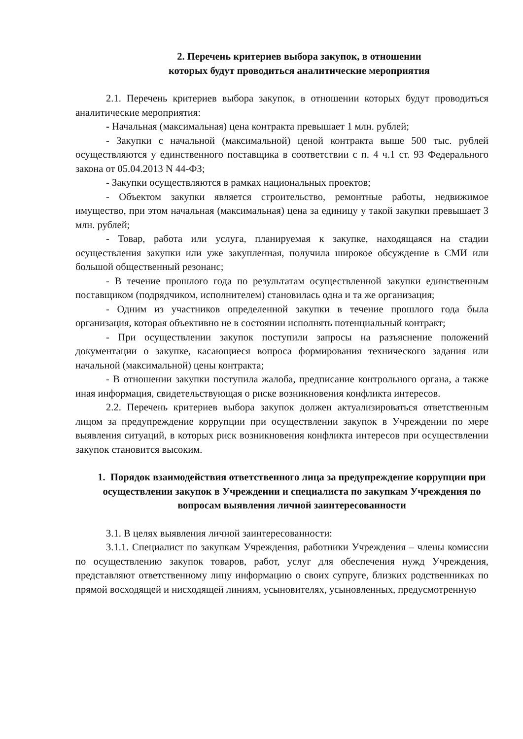2. Перечень критериев выбора закупок, в отношении
которых будут проводиться аналитические мероприятия
2.1. Перечень критериев выбора закупок, в отношении которых будут проводиться аналитические мероприятия:
- Начальная (максимальная) цена контракта превышает 1 млн. рублей;
- Закупки с начальной (максимальной) ценой контракта выше 500 тыс. рублей осуществляются у единственного поставщика в соответствии с п. 4 ч.1 ст. 93 Федерального закона от 05.04.2013 N 44-ФЗ;
- Закупки осуществляются в рамках национальных проектов;
- Объектом закупки является строительство, ремонтные работы, недвижимое имущество, при этом начальная (максимальная) цена за единицу у такой закупки превышает 3 млн. рублей;
- Товар, работа или услуга, планируемая к закупке, находящаяся на стадии осуществления закупки или уже закупленная, получила широкое обсуждение в СМИ или большой общественный резонанс;
- В течение прошлого года по результатам осуществленной закупки единственным поставщиком (подрядчиком, исполнителем) становилась одна и та же организация;
- Одним из участников определенной закупки в течение прошлого года была организация, которая объективно не в состоянии исполнять потенциальный контракт;
- При осуществлении закупок поступили запросы на разъяснение положений документации о закупке, касающиеся вопроса формирования технического задания или начальной (максимальной) цены контракта;
- В отношении закупки поступила жалоба, предписание контрольного органа, а также иная информация, свидетельствующая о риске возникновения конфликта интересов.
2.2. Перечень критериев выбора закупок должен актуализироваться ответственным лицом за предупреждение коррупции при осуществлении закупок в Учреждении по мере выявления ситуаций, в которых риск возникновения конфликта интересов при осуществлении закупок становится высоким.
1. Порядок взаимодействия ответственного лица за предупреждение коррупции при осуществлении закупок в Учреждении и специалиста по закупкам Учреждения по вопросам выявления личной заинтересованности
3.1. В целях выявления личной заинтересованности:
3.1.1. Специалист по закупкам Учреждения, работники Учреждения – члены комиссии по осуществлению закупок товаров, работ, услуг для обеспечения нужд Учреждения, представляют ответственному лицу информацию о своих супруге, близких родственниках по прямой восходящей и нисходящей линиям, усыновителях, усыновленных, предусмотренную